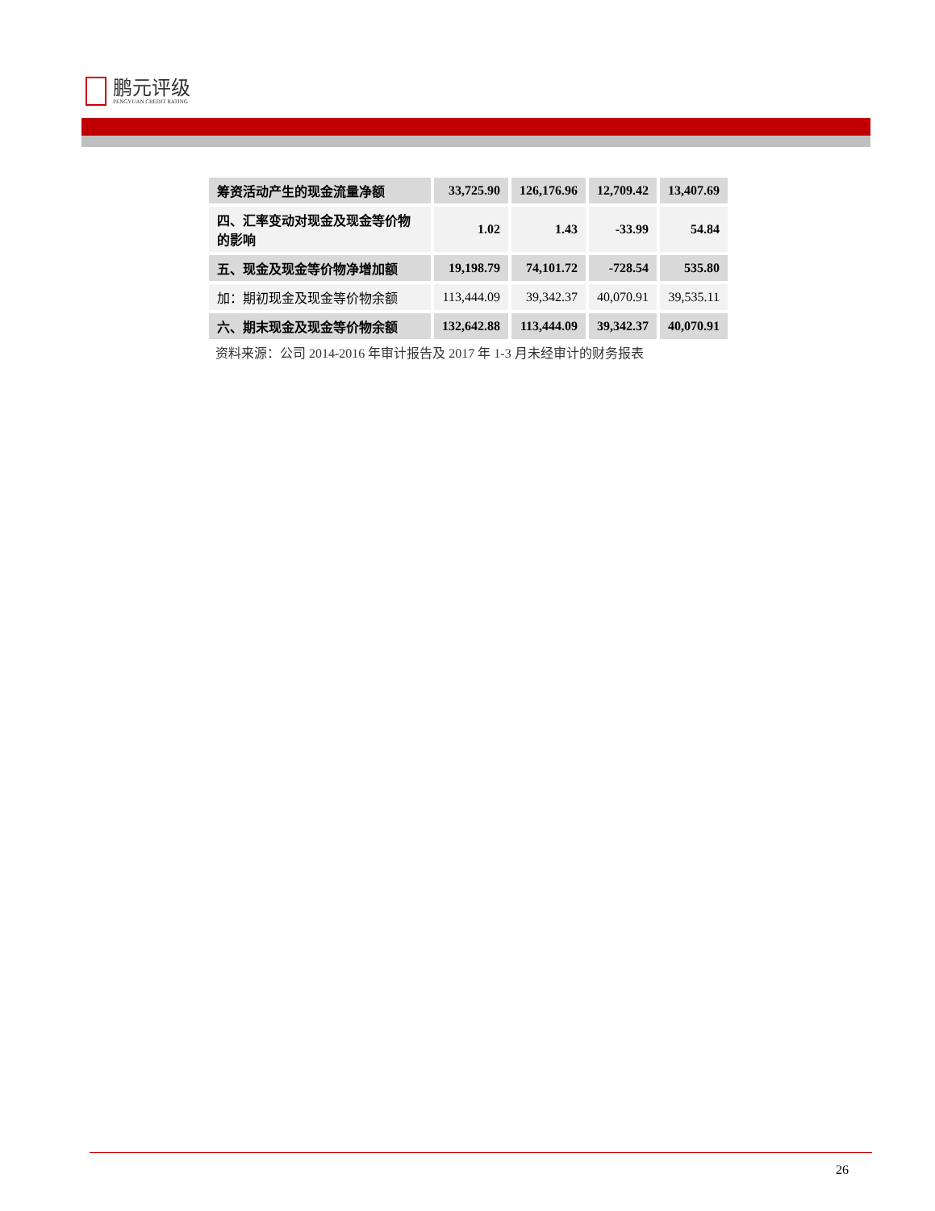鹏元评级
PENGYUAN CREDIT RATING
| 筹资活动产生的现金流量净额 | 33,725.90 | 126,176.96 | 12,709.42 | 13,407.69 |
| 四、汇率变动对现金及现金等价物的影响 | 1.02 | 1.43 | -33.99 | 54.84 |
| 五、现金及现金等价物净增加额 | 19,198.79 | 74,101.72 | -728.54 | 535.80 |
| 加：期初现金及现金等价物余额 | 113,444.09 | 39,342.37 | 40,070.91 | 39,535.11 |
| 六、期末现金及现金等价物余额 | 132,642.88 | 113,444.09 | 39,342.37 | 40,070.91 |
资料来源：公司 2014-2016 年审计报告及 2017 年 1-3 月未经审计的财务报表
26